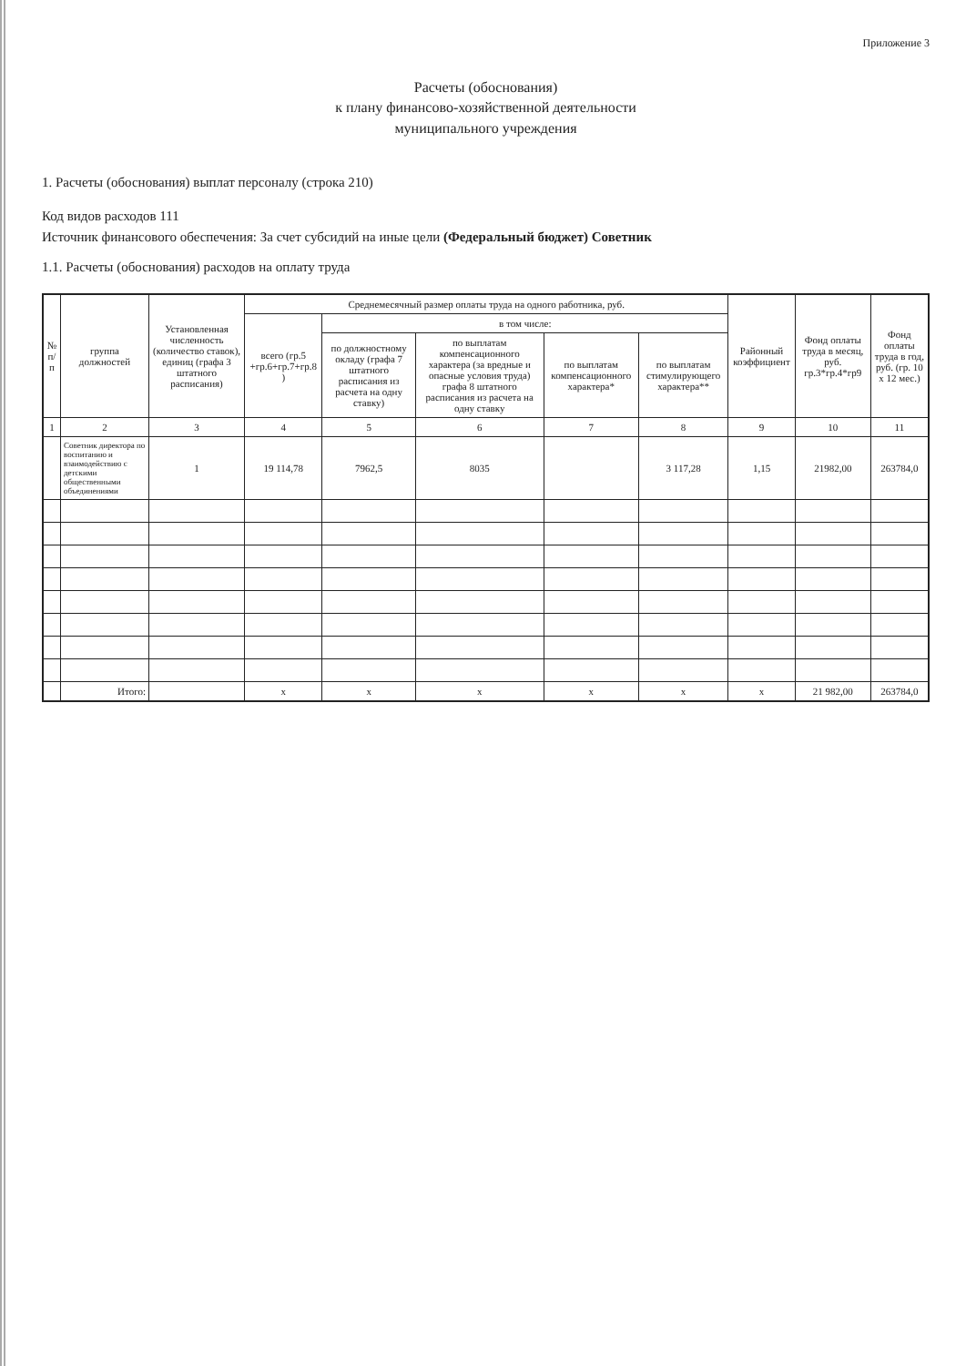Приложение 3
Расчеты (обоснования)
к плану финансово-хозяйственной деятельности
муниципального учреждения
1. Расчеты (обоснования) выплат персоналу (строка 210)
Код видов расходов 111
Источник финансового обеспечения: За счет субсидий на иные цели (Федеральный бюджет) Советник
1.1. Расчеты (обоснования) расходов на оплату труда
| № п/п | группа должностей | Установленная численность (количество ставок), единиц (графа 3 штатного расписания) | Среднемесячный размер оплаты труда на одного работника, руб. | | | | | Районный коэффициент | Фонд оплаты труда в месяц, руб. гр.3*гр.4*гр9 | Фонд оплаты труда в год, руб. (гр. 10 х 12 мес.) |
| --- | --- | --- | --- | --- | --- | --- | --- | --- | --- | --- |
| | | | всего (гр.5 +гр.6+гр.7+гр.8 ) | в том числе: | | | | | | |
| | | | | по должностному окладу (графа 7 штатного расписания из расчета на одну ставку) | по выплатам компенсационного характера (за вредные и опасные условия труда) графа 8 штатного расписания из расчета на одну ставку | по выплатам компенсационного характера* | по выплатам стимулирующего характера** | | | |
| 1 | 2 | 3 | 4 | 5 | 6 | 7 | 8 | 9 | 10 | 11 |
| | Советник директора по воспитанию и взаимодействию с детскими общественными объединениями | 1 | 19 114,78 | 7962,5 | 8035 | | 3 117,28 | 1,15 | 21982,00 | 263784,0 |
| | Итого: | | x | x | x | x | x | x | 21 982,00 | 263784,0 |